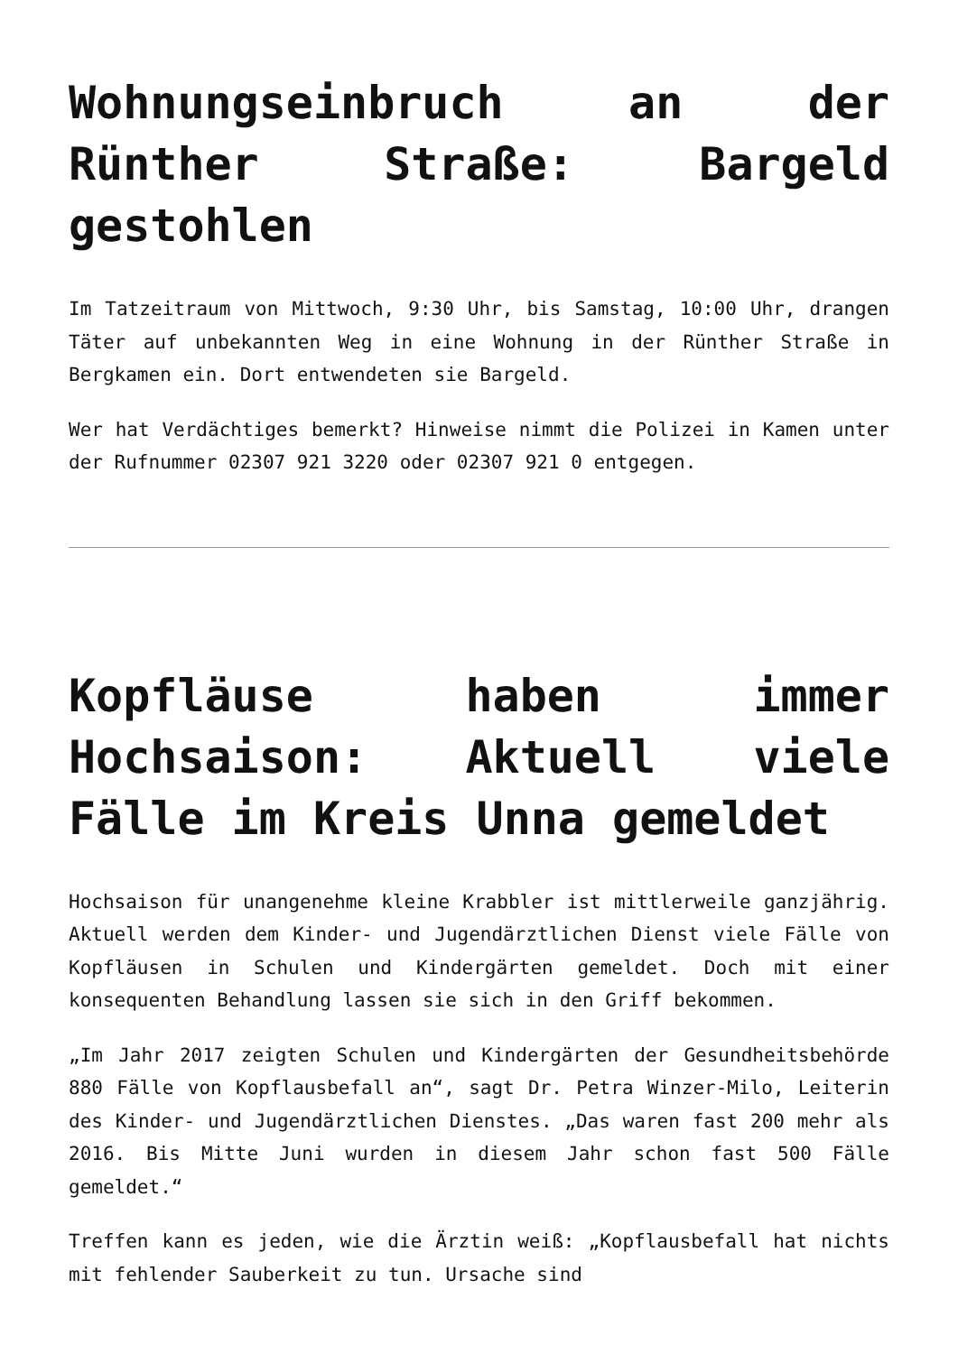Wohnungseinbruch an der Rünther Straße: Bargeld gestohlen
Im Tatzeitraum von Mittwoch, 9:30 Uhr, bis Samstag, 10:00 Uhr, drangen Täter auf unbekannten Weg in eine Wohnung in der Rünther Straße in Bergkamen ein. Dort entwendeten sie Bargeld.
Wer hat Verdächtiges bemerkt? Hinweise nimmt die Polizei in Kamen unter der Rufnummer 02307 921 3220 oder 02307 921 0 entgegen.
Kopfläuse haben immer Hochsaison: Aktuell viele Fälle im Kreis Unna gemeldet
Hochsaison für unangenehme kleine Krabbler ist mittlerweile ganzjährig. Aktuell werden dem Kinder- und Jugendärztlichen Dienst viele Fälle von Kopfläusen in Schulen und Kindergärten gemeldet. Doch mit einer konsequenten Behandlung lassen sie sich in den Griff bekommen.
„Im Jahr 2017 zeigten Schulen und Kindergärten der Gesundheitsbehörde 880 Fälle von Kopflausbefall an“, sagt Dr. Petra Winzer-Milo, Leiterin des Kinder- und Jugendärztlichen Dienstes. „Das waren fast 200 mehr als 2016. Bis Mitte Juni wurden in diesem Jahr schon fast 500 Fälle gemeldet.“
Treffen kann es jeden, wie die Ärztin weiß: „Kopflausbefall hat nichts mit fehlender Sauberkeit zu tun. Ursache sind